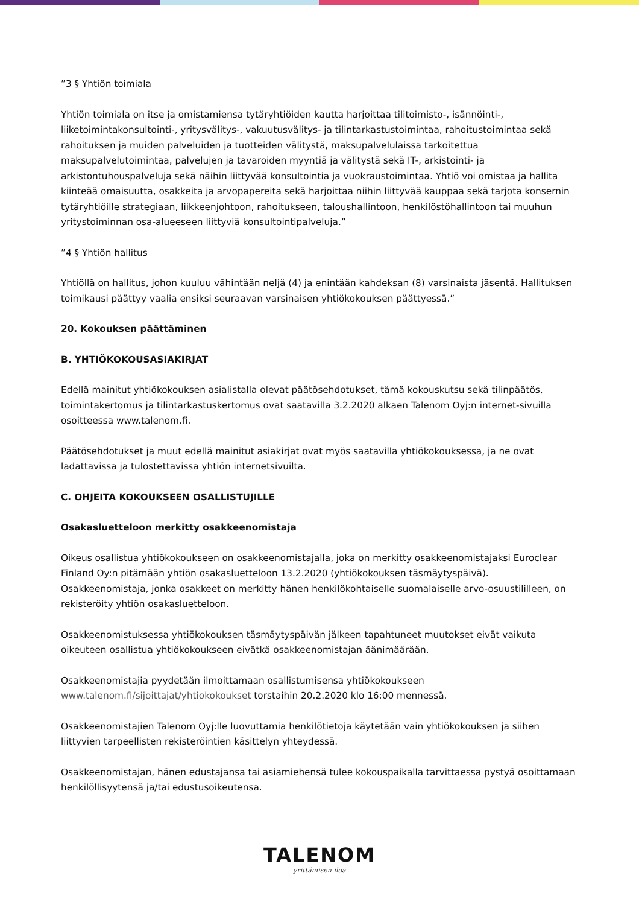”3 § Yhtiön toimiala
Yhtiön toimiala on itse ja omistamiensa tytäryhtiöiden kautta harjoittaa tilitoimisto-, isännöinti-, liiketoimintakonsultointi-, yritysvälitys-, vakuutusvälitys- ja tilintarkastustoimintaa, rahoitustoimintaa sekä rahoituksen ja muiden palveluiden ja tuotteiden välitystä, maksupalvelulaissa tarkoitettua maksupalvelutoimintaa, palvelujen ja tavaroiden myyntiä ja välitystä sekä IT-, arkistointi- ja arkistontuhouspalveluja sekä näihin liittyvää konsultointia ja vuokraustoimintaa. Yhtiö voi omistaa ja hallita kiinteää omaisuutta, osakkeita ja arvopapereita sekä harjoittaa niihin liittyvää kauppaa sekä tarjota konsernin tytäryhtiöille strategiaan, liikkeenjohtoon, rahoitukseen, taloushallintoon, henkilöstöhallintoon tai muuhun yritystoiminnan osa-alueeseen liittyviä konsultointipalveluja.”
”4 § Yhtiön hallitus
Yhtiöllä on hallitus, johon kuuluu vähintään neljä (4) ja enintään kahdeksan (8) varsinaista jäsentä. Hallituksen toimikausi päättyy vaalia ensiksi seuraavan varsinaisen yhtiökokouksen päättyessä.”
20. Kokouksen päättäminen
B. YHTIÖKOKOUSASIAKIRJAT
Edellä mainitut yhtiökokouksen asialistalla olevat päätösehdotukset, tämä kokouskutsu sekä tilinpäätös, toimintakertomus ja tilintarkastuskertomus ovat saatavilla 3.2.2020 alkaen Talenom Oyj:n internet-sivuilla osoitteessa www.talenom.fi.
Päätösehdotukset ja muut edellä mainitut asiakirjat ovat myös saatavilla yhtiökokouksessa, ja ne ovat ladattavissa ja tulostettavissa yhtiön internetsivuilta.
C. OHJEITA KOKOUKSEEN OSALLISTUJILLE
Osakasluetteloon merkitty osakkeenomistaja
Oikeus osallistua yhtiökokoukseen on osakkeenomistajalla, joka on merkitty osakkeenomistajaksi Euroclear Finland Oy:n pitämään yhtiön osakasluetteloon 13.2.2020 (yhtiökokouksen täsmäytyspäivä). Osakkeenomistaja, jonka osakkeet on merkitty hänen henkilökohtaiselle suomalaiselle arvo-osuustililleen, on rekisteröity yhtiön osakasluetteloon.
Osakkeenomistuksessa yhtiökokouksen täsmäytyspäivän jälkeen tapahtuneet muutokset eivät vaikuta oikeuteen osallistua yhtiökokoukseen eivätkä osakkeenomistajan äänimäärään.
Osakkeenomistajia pyydetään ilmoittamaan osallistumisensa yhtiökokoukseen www.talenom.fi/sijoittajat/yhtiokokoukset torstaihin 20.2.2020 klo 16:00 mennessä.
Osakkeenomistajien Talenom Oyj:lle luovuttamia henkilötietoja käytetään vain yhtiökokouksen ja siihen liittyvien tarpeellisten rekisteröintien käsittelyn yhteydessä.
Osakkeenomistajan, hänen edustajansa tai asiamiehensä tulee kokouspaikalla tarvittaessa pystyä osoittamaan henkilöllisyytensä ja/tai edustusoikeutensa.
TALENOM
yrittämisen iloa